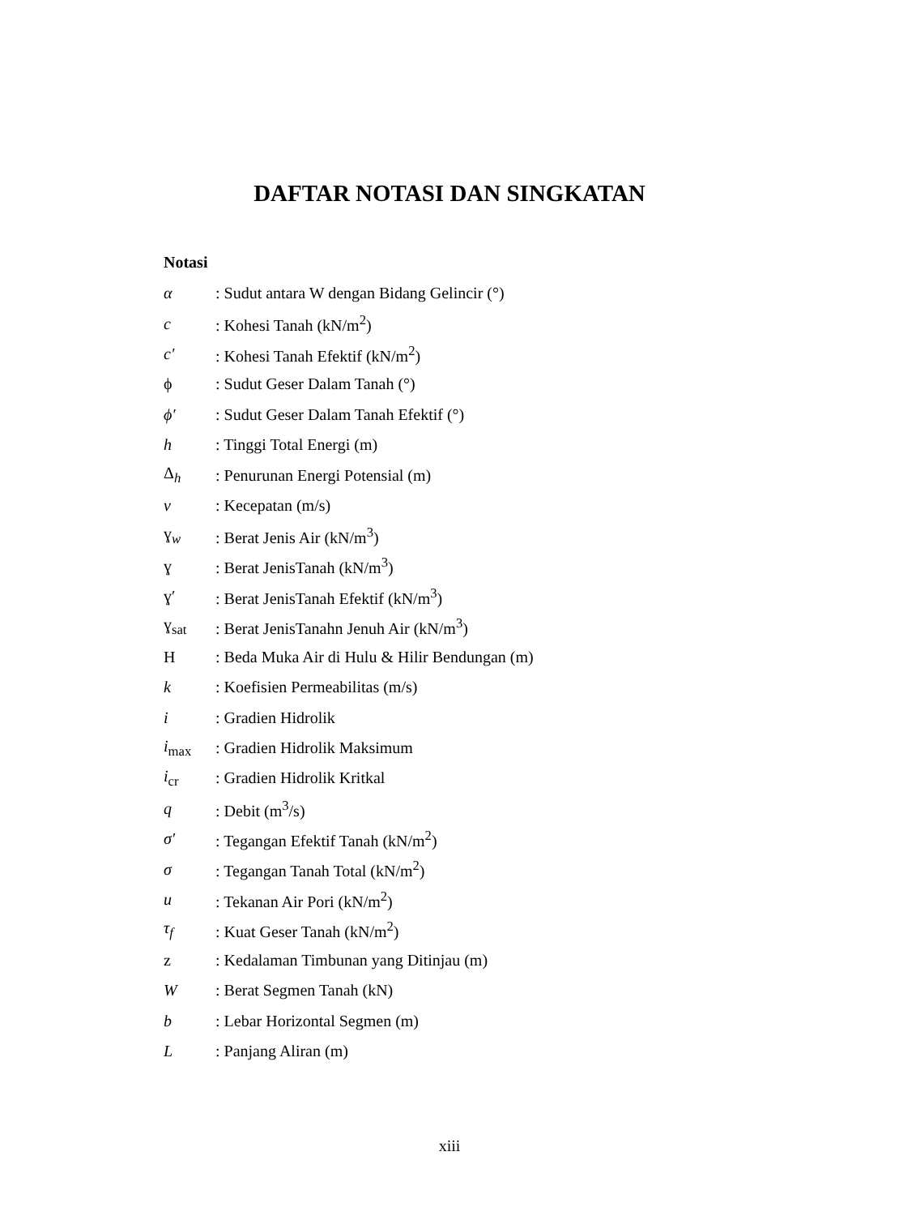DAFTAR NOTASI DAN SINGKATAN
Notasi
α: Sudut antara W dengan Bidang Gelincir (°)
c: Kohesi Tanah (kN/m<sup>2</sup>)
c′: Kohesi Tanah Efektif (kN/m<sup>2</sup>)
ϕ: Sudut Geser Dalam Tanah (°)
ϕ′: Sudut Geser Dalam Tanah Efektif (°)
h: Tinggi Total Energi (m)
Δ<sub>h</sub>: Penurunan Energi Potensial (m)
v: Kecepatan (m/s)
ɣ<sub>w</sub>: Berat Jenis Air (kN/m<sup>3</sup>)
ɣ: Berat JenisTanah (kN/m<sup>3</sup>)
ɣ′: Berat JenisTanah Efektif (kN/m<sup>3</sup>)
ɣ<sub>sat</sub>: Berat JenisTanahn Jenuh Air (kN/m<sup>3</sup>)
H: Beda Muka Air di Hulu & Hilir Bendungan (m)
k: Koefisien Permeabilitas (m/s)
i: Gradien Hidrolik
i<sub>max</sub>: Gradien Hidrolik Maksimum
i<sub>cr</sub>: Gradien Hidrolik Kritkal
q: Debit (m<sup>3</sup>/s)
σ′: Tegangan Efektif Tanah (kN/m<sup>2</sup>)
σ: Tegangan Tanah Total (kN/m<sup>2</sup>)
u: Tekanan Air Pori (kN/m<sup>2</sup>)
τ<sub>f</sub>: Kuat Geser Tanah (kN/m<sup>2</sup>)
z: Kedalaman Timbunan yang Ditinjau (m)
W: Berat Segmen Tanah (kN)
b: Lebar Horizontal Segmen (m)
L: Panjang Aliran (m)
xiii